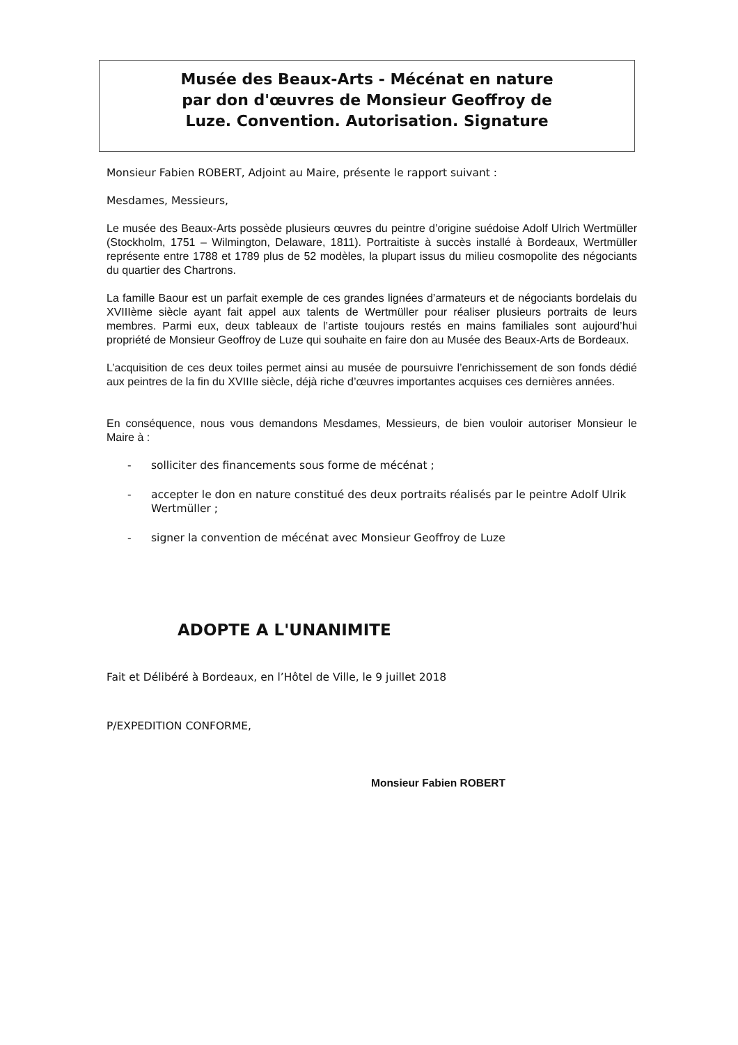Musée des Beaux-Arts - Mécénat en nature
par don d'œuvres de Monsieur Geoffroy de
Luze. Convention. Autorisation. Signature
Monsieur Fabien ROBERT, Adjoint au Maire, présente le rapport suivant :
Mesdames, Messieurs,
Le musée des Beaux-Arts possède plusieurs œuvres du peintre d’origine suédoise Adolf Ulrich Wertmüller (Stockholm, 1751 – Wilmington, Delaware, 1811). Portraitiste à succès installé à Bordeaux, Wertmüller représente entre 1788 et 1789 plus de 52 modèles, la plupart issus du milieu cosmopolite des négociants du quartier des Chartrons.
La famille Baour est un parfait exemple de ces grandes lignées d’armateurs et de négociants bordelais du XVIIIème siècle ayant fait appel aux talents de Wertmüller pour réaliser plusieurs portraits de leurs membres. Parmi eux, deux tableaux de l’artiste toujours restés en mains familiales sont aujourd’hui propriété de Monsieur Geoffroy de Luze qui souhaite en faire don au Musée des Beaux-Arts de Bordeaux.
L’acquisition de ces deux toiles permet ainsi au musée de poursuivre l’enrichissement de son fonds dédié aux peintres de la fin du XVIIIe siècle, déjà riche d’œuvres importantes acquises ces dernières années.
En conséquence, nous vous demandons Mesdames, Messieurs, de bien vouloir autoriser Monsieur le Maire à :
- solliciter des financements sous forme de mécénat ;
- accepter le don en nature constitué des deux portraits réalisés par le peintre Adolf Ulrik Wertmüller ;
- signer la convention de mécénat avec Monsieur Geoffroy de Luze
ADOPTE A L'UNANIMITE
Fait et Délibéré à Bordeaux, en l’Hôtel de Ville, le 9 juillet 2018
P/EXPEDITION CONFORME,
Monsieur Fabien ROBERT